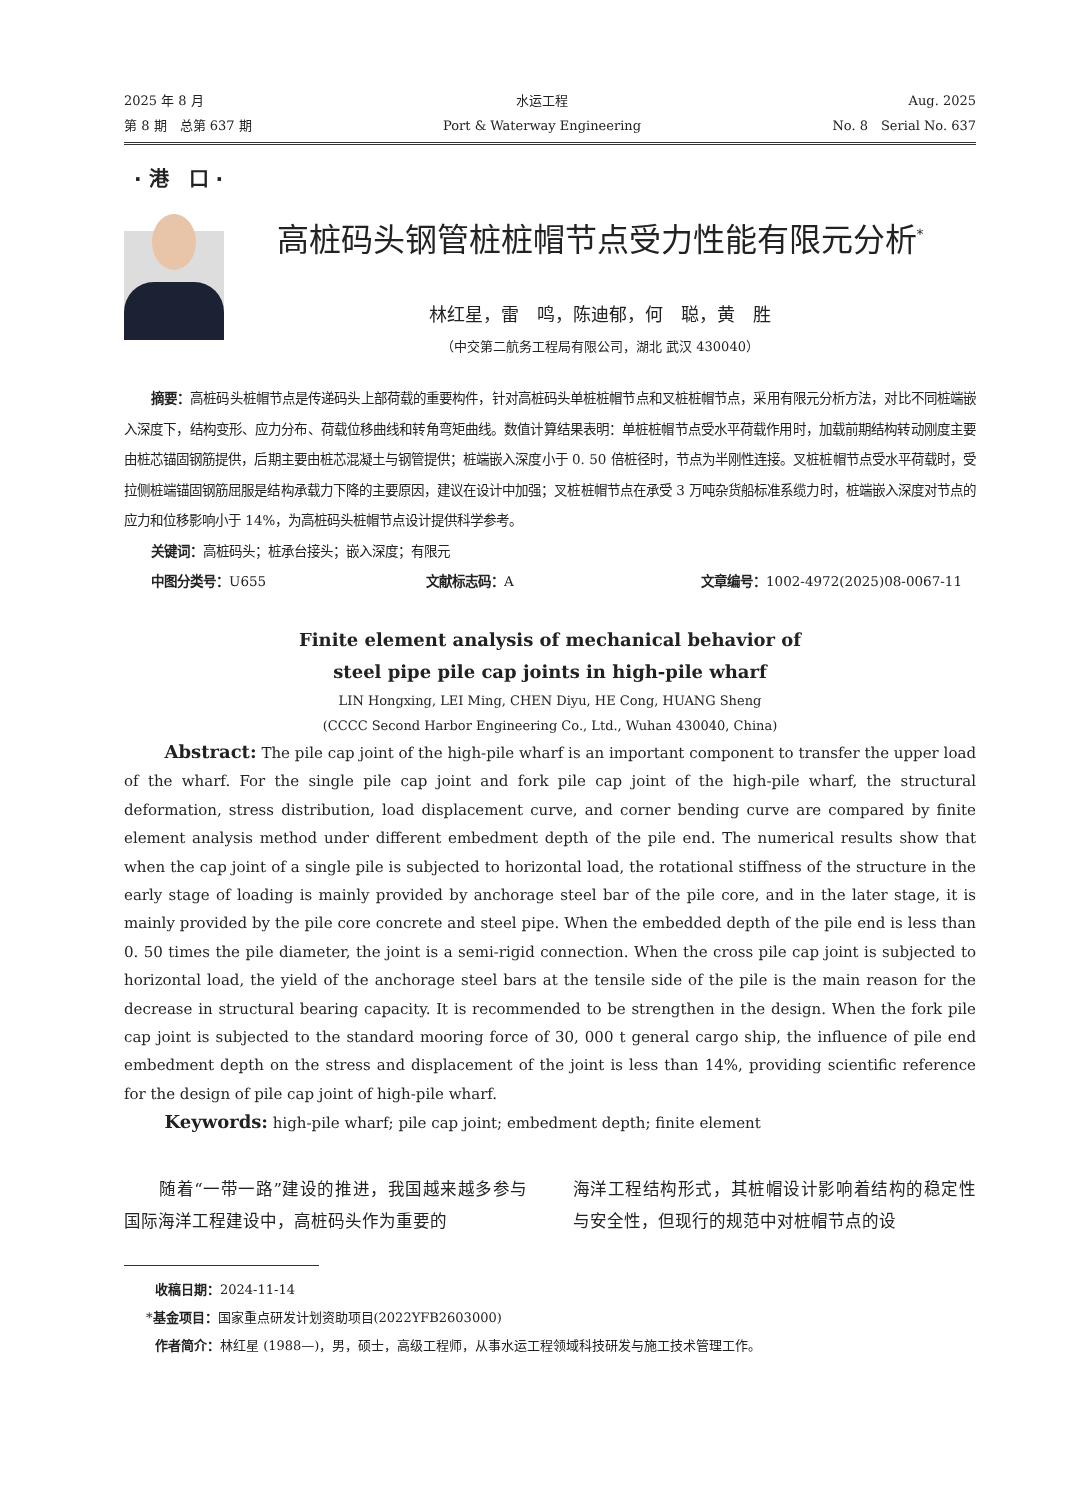2025 年 8 月
第 8 期　总第 637 期
水运工程
Port & Waterway Engineering
Aug. 2025
No. 8　Serial No. 637
· 港　口 ·
高桩码头钢管桩桩帽节点受力性能有限元分析<sup>*</sup>
林红星，雷　鸣，陈迪郁，何　聪，黄　胜
（中交第二航务工程局有限公司，湖北 武汉 430040）
摘要：高桩码头桩帽节点是传递码头上部荷载的重要构件，针对高桩码头单桩桩帽节点和叉桩桩帽节点，采用有限元分析方法，对比不同桩端嵌入深度下，结构变形、应力分布、荷载位移曲线和转角弯矩曲线。数值计算结果表明：单桩桩帽节点受水平荷载作用时，加载前期结构转动刚度主要由桩芯锚固钢筋提供，后期主要由桩芯混凝土与钢管提供；桩端嵌入深度小于 0. 50 倍桩径时，节点为半刚性连接。叉桩桩帽节点受水平荷载时，受拉侧桩端锚固钢筋屈服是结构承载力下降的主要原因，建议在设计中加强；叉桩桩帽节点在承受 3 万吨杂货船标准系缆力时，桩端嵌入深度对节点的应力和位移影响小于 14%，为高桩码头桩帽节点设计提供科学参考。
关键词：高桩码头；桩承台接头；嵌入深度；有限元
中图分类号：U655 文献标志码：A 文章编号：1002-4972(2025)08-0067-11
Finite element analysis of mechanical behavior of
steel pipe pile cap joints in high-pile wharf
LIN Hongxing, LEI Ming, CHEN Diyu, HE Cong, HUANG Sheng
(CCCC Second Harbor Engineering Co., Ltd., Wuhan 430040, China)
Abstract: The pile cap joint of the high-pile wharf is an important component to transfer the upper load of the wharf. For the single pile cap joint and fork pile cap joint of the high-pile wharf, the structural deformation, stress distribution, load displacement curve, and corner bending curve are compared by finite element analysis method under different embedment depth of the pile end. The numerical results show that when the cap joint of a single pile is subjected to horizontal load, the rotational stiffness of the structure in the early stage of loading is mainly provided by anchorage steel bar of the pile core, and in the later stage, it is mainly provided by the pile core concrete and steel pipe. When the embedded depth of the pile end is less than 0. 50 times the pile diameter, the joint is a semi-rigid connection. When the cross pile cap joint is subjected to horizontal load, the yield of the anchorage steel bars at the tensile side of the pile is the main reason for the decrease in structural bearing capacity. It is recommended to be strengthen in the design. When the fork pile cap joint is subjected to the standard mooring force of 30, 000 t general cargo ship, the influence of pile end embedment depth on the stress and displacement of the joint is less than 14%, providing scientific reference for the design of pile cap joint of high-pile wharf.
Keywords: high-pile wharf; pile cap joint; embedment depth; finite element
　　随着“一带一路”建设的推进，我国越来越多参与国际海洋工程建设中，高桩码头作为重要的
海洋工程结构形式，其桩帽设计影响着结构的稳定性与安全性，但现行的规范中对桩帽节点的设
收稿日期：2024-11-14
*基金项目：国家重点研发计划资助项目(2022YFB2603000)
作者简介：林红星 (1988—)，男，硕士，高级工程师，从事水运工程领域科技研发与施工技术管理工作。